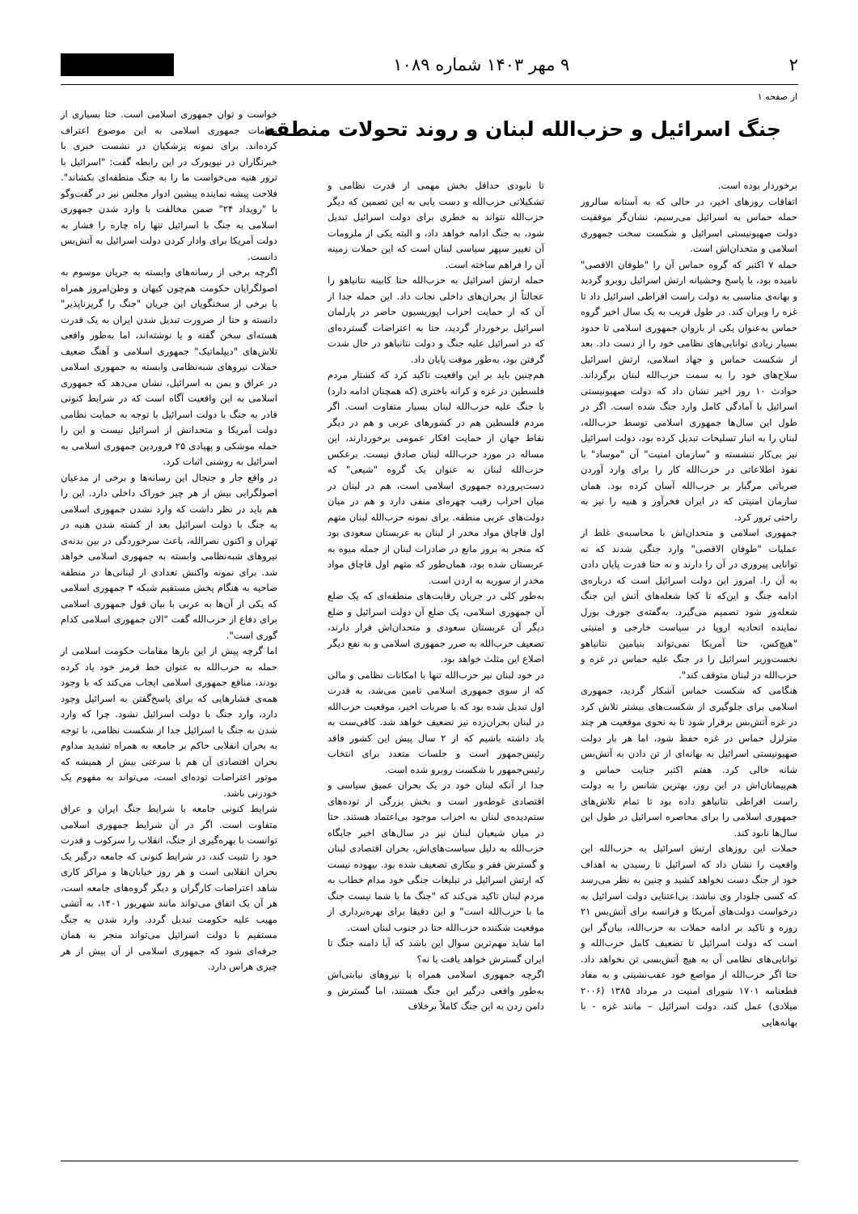۲ ۹ مهر ۱۴۰۳ شماره ۱۰۸۹
از صفحه ۱
جنگ اسرائیل و حزب‌الله لبنان و روند تحولات منطقه
برخوردار بوده است.
اتفاقات روزهای اخیر، در حالی که به آستانه سالروز حمله حماس به اسرائیل می‌رسیم، نشان‌گر موفقیت دولت صهیونیستی اسرائیل و شکست سخت جمهوری اسلامی و متحدان‌اش است.
حمله ۷ اکتبر که گروه حماس آن را "طوفان الاقصی" نامیده بود، با پاسخ وحشیانه ارتش اسرائیل روبرو گردید و بهانه‌ی مناسبی به دولت راست افراطی اسرائیل داد تا غزه را ویران کند. در طول قریب به یک سال اخیر گروه حماس به‌عنوان یکی از بازوان جمهوری اسلامی تا حدود بسیار زیادی توانایی‌های نظامی خود را از دست داد. بعد از شکست حماس و جهاد اسلامی، ارتش اسرائیل سلاح‌های خود را به سمت حزب‌الله لبنان برگرداند. حوادث ۱۰ روز اخیر نشان داد که دولت صهیونیستی اسرائیل با آمادگی کامل وارد جنگ شده است. اگر در طول این سال‌ها جمهوری اسلامی توسط حزب‌الله، لبنان را به انبار تسلیحات تبدیل کرده بود، دولت اسرائیل نیز بی‌کار ننشسته و "سازمان امنیت" آن "موساد" با نفوذ اطلاعاتی در حزب‌الله کار را برای وارد آوردن ضرباتی مرگبار بر حزب‌الله آسان کرده بود. همان سازمان امنیتی که در ایران فخرآور و هنیه را نیز به راحتی ترور کرد.
جمهوری اسلامی و متحدان‌اش با محاسبه‌ی غلط از عملیات "طوفان الاقصی" وارد جنگی شدند که نه توانایی پیروزی در آن را دارند و نه حتا قدرت پایان دادن به آن را. امروز این دولت اسرائیل است که درباره‌ی ادامه جنگ و این‌که تا کجا شعله‌های آتش این جنگ شعله‌ور شود تصمیم می‌گیرد. به‌گفته‌ی جوزف بورل نماینده اتحادیه اروپا در سیاست خارجی و امنیتی "هیچ‌کس، حتا آمریکا نمی‌تواند بنیامین نتانیاهو نخست‌وزیر اسرائیل را در جنگ علیه حماس در غزه و حزب‌الله در لبنان متوقف کند".
هنگامی که شکست حماس آشکار گردید، جمهوری اسلامی برای جلوگیری از شکست‌های بیشتر تلاش کرد در غزه آتش‌بس برقرار شود تا به نحوی موقعیت هر چند متزلزل حماس در غزه حفظ شود، اما هر بار دولت صهیونیستی اسرائیل به بهانه‌ای از تن دادن به آتش‌بس شانه خالی کرد. هفتم اکتبر جنایت حماس و هم‌پیمانان‌اش در این روز، بهترین شانس را به دولت راست افراطی نتانیاهو داده بود تا تمام تلاش‌های جمهوری اسلامی را برای محاصره اسرائیل در طول این سال‌ها نابود کند.
حملات این روزهای ارتش اسرائیل به حزب‌الله این واقعیت را نشان داد که اسرائیل تا رسیدن به اهداف خود از جنگ دست نخواهد کشید و چنین به نظر می‌رسد که کسی جلودار وی نباشد. بی‌اعتنایی دولت اسرائیل به درخواست دولت‌های آمریکا و فرانسه برای آتش‌بس ۲۱ روزه و تاکید بر ادامه حملات به حزب‌الله، بیان‌گر این است که دولت اسرائیل تا تضعیف کامل حزب‌الله و توانایی‌های نظامی آن به هیچ آتش‌بسی تن نخواهد داد. حتا اگر حزب‌الله از مواضع خود عقب‌نشینی و به مفاد قطعنامه ۱۷۰۱ شورای امنیت در مرداد ۱۳۸۵ (۲۰۰۶ میلادی) عمل کند، دولت اسرائیل – مانند غزه - با بهانه‌هایی
تا نابودی حداقل بخش مهمی از قدرت نظامی و تشکیلاتی حزب‌الله و دست یابی به این تضمین که دیگر حزب‌الله نتواند به خطری برای دولت اسرائیل تبدیل شود، به جنگ ادامه خواهد داد، و البته یکی از ملزومات آن تغییر سپهر سیاسی لبنان است که این حملات زمینه آن را فراهم ساخته است.
حمله ارتش اسرائیل به حزب‌الله حتا کابینه نتانیاهو را عجالتاً از بحران‌های داخلی نجات داد. این حمله جدا از آن که از حمایت احزاب اپوزیسیون حاضر در پارلمان اسرائیل برخوردار گردید، حتا به اعتراضات گسترده‌ای که در اسرائیل علیه جنگ و دولت نتانیاهو در حال شدت گرفتن بود، به‌طور موقت پایان داد.
هم‌چنین باید بر این واقعیت تاکید کرد که کشتار مردم فلسطین در غزه و کرانه باختری (که همچنان ادامه دارد) با جنگ علیه حزب‌الله لبنان بسیار متفاوت است. اگر مردم فلسطین هم در کشورهای عربی و هم در دیگر نقاط جهان از حمایت افکار عمومی برخوردارند، این مساله در مورد حزب‌الله لبنان صادق نیست. برعکس حزب‌الله لبنان به عنوان یک گروه "شیعی" که دست‌پرورده جمهوری اسلامی است، هم در لبنان در میان احزاب رقیب چهره‌ای منفی دارد و هم در میان دولت‌های عربی منطقه. برای نمونه حزب‌الله لبنان متهم اول قاچاق مواد مخدر از لبنان به عربستان سعودی بود که منجر به بروز مانع در صادرات لبنان از جمله میوه به عربستان شده بود، همان‌طور که متهم اول قاچاق مواد مخدر از سوریه به اردن است.
به‌طور کلی در جریان رقابت‌های منطقه‌ای که یک ضلع آن جمهوری اسلامی، یک ضلع آن دولت اسرائیل و ضلع دیگر آن عربستان سعودی و متحدان‌اش قرار دارند، تضعیف حزب‌الله به ضرر جمهوری اسلامی و به نفع دیگر اضلاع این مثلث خواهد بود.
در خود لبنان نیز حزب‌الله تنها با امکانات نظامی و مالی که از سوی جمهوری اسلامی تامین می‌شد، به قدرت اول تبدیل شده بود که با ضربات اخیر، موقعیت حزب‌الله در لبنان بحران‌زده نیز تضعیف خواهد شد. کافی‌ست به یاد داشته باشیم که از ۲ سال پیش این کشور فاقد رئیس‌جمهور است و جلسات متعدد برای انتخاب رئیس‌جمهور با شکست روبرو شده است.
جدا از آنکه لبنان خود در یک بحران عمیق سیاسی و اقتصادی غوطه‌ور است و بخش بزرگی از توده‌های ستم‌دیده‌ی لبنان به احزاب موجود بی‌اعتماد هستند. حتا در میان شیعیان لبنان نیز در سال‌های اخیر جایگاه حزب‌الله به دلیل سیاست‌های‌اش، بحران اقتصادی لبنان و گسترش فقر و بیکاری تضعیف شده بود. بیهوده نیست که ارتش اسرائیل در تبلیغات جنگی خود مدام خطاب به مردم لبنان تاکید می‌کند که "جنگ ما با شما نیست جنگ ما با حزب‌الله است" و این دقیقا برای بهره‌برداری از موقعیت شکننده حزب‌الله حتا در جنوب لبنان است.
اما شاید مهم‌ترین سوال این باشد که آیا دامنه جنگ تا ایران گسترش خواهد یافت یا نه؟
اگرچه جمهوری اسلامی همراه با نیروهای نیابتی‌اش به‌طور واقعی درگیر این جنگ هستند، اما گسترش و دامن زدن به این جنگ کاملاً برخلاف
خواست و توان جمهوری اسلامی است. حتا بسیاری از مقامات جمهوری اسلامی به این موضوع اعتراف کرده‌اند. برای نمونه پزشکیان در نشست خبری با خبرنگاران در نیویورک در این رابطه گفت: "اسرائیل با ترور هنیه می‌خواست ما را به جنگ منطقه‌ای بکشاند". فلاحت پیشه نماینده پیشین ادوار مجلس نیز در گفت‌وگو با "رویداد ۲۴" ضمن مخالفت با وارد شدن جمهوری اسلامی به جنگ با اسرائیل تنها راه چاره را فشار به دولت آمریکا برای وادار کردن دولت اسرائیل به آتش‌بس دانست.
اگرچه برخی از رسانه‌های وابسته به جریان موسوم به اصولگرایان حکومت هم‌چون کیهان و وطن‌امروز همراه با برخی از سخنگویان این جریان "جنگ را گریزناپذیر" دانسته و حتا از ضرورت تبدیل شدن ایران به یک قدرت هسته‌ای سخن گفته و یا نوشته‌اند، اما به‌طور واقعی تلاش‌های "دیپلماتیک" جمهوری اسلامی و آهنگ ضعیف حملات نیروهای شبه‌نظامی وابسته به جمهوری اسلامی در عراق و یمن به اسرائیل، نشان می‌دهد که جمهوری اسلامی به این واقعیت آگاه است که در شرایط کنونی قادر به جنگ با دولت اسرائیل با توجه به حمایت نظامی دولت آمریکا و متحدانش از اسرائیل نیست و این را حمله موشکی و پهپادی ۲۵ فروردین جمهوری اسلامی به اسرائیل به روشنی اثبات کرد.
در واقع جار و جنجال این رسانه‌ها و برخی از مدعیان اصولگرایی بیش از هر چیز خوراک داخلی دارد. این را هم باید در نظر داشت که وارد نشدن جمهوری اسلامی به جنگ با دولت اسرائیل بعد از کشته شدن هنیه در تهران و اکنون نصرالله، باعث سرخوردگی در بین بدنه‌ی نیروهای شبه‌نظامی وابسته به جمهوری اسلامی خواهد شد. برای نمونه واکنش تعدادی از لبنانی‌ها در منطقه ضاحیه به هنگام پخش مستقیم شبکه ۳ جمهوری اسلامی که یکی از آن‌ها به عربی با بیان قول جمهوری اسلامی برای دفاع از حزب‌الله گفت "الان جمهوری اسلامی کدام گوری است".
اما گرچه پیش از این بارها مقامات حکومت اسلامی از حمله به حزب‌الله به عنوان خط قرمز خود یاد کرده بودند، منافع جمهوری اسلامی ایجاب می‌کند که با وجود همه‌ی فشارهایی که برای پاسخ‌گفتن به اسرائیل وجود دارد، وارد جنگ با دولت اسرائیل نشود. چرا که وارد شدن به جنگ با اسرائیل جدا از شکست نظامی، با توجه به بحران انقلابی حاکم بر جامعه به همراه تشدید مداوم بحران اقتصادی آن هم با سرعتی بیش از همیشه که موتور اعتراضات توده‌ای است، می‌تواند به مفهوم یک خودزنی باشد.
شرایط کنونی جامعه با شرایط جنگ ایران و عراق متفاوت است. اگر در آن شرایط جمهوری اسلامی توانست با بهره‌گیری از جنگ، انقلاب را سرکوب و قدرت خود را تثبیت کند، در شرایط کنونی که جامعه درگیر یک بحران انقلابی است و هر روز خیابان‌ها و مراکز کاری شاهد اعتراضات کارگران و دیگر گروه‌های جامعه است، هر آن یک اتفاق می‌تواند مانند شهریور ۱۴۰۱، به آتشی مهیب علیه حکومت تبدیل گردد. وارد شدن به جنگ مستقیم با دولت اسرائیل می‌تواند منجر به همان جرقه‌ای شود که جمهوری اسلامی از آن بیش از هر چیزی هراس دارد.